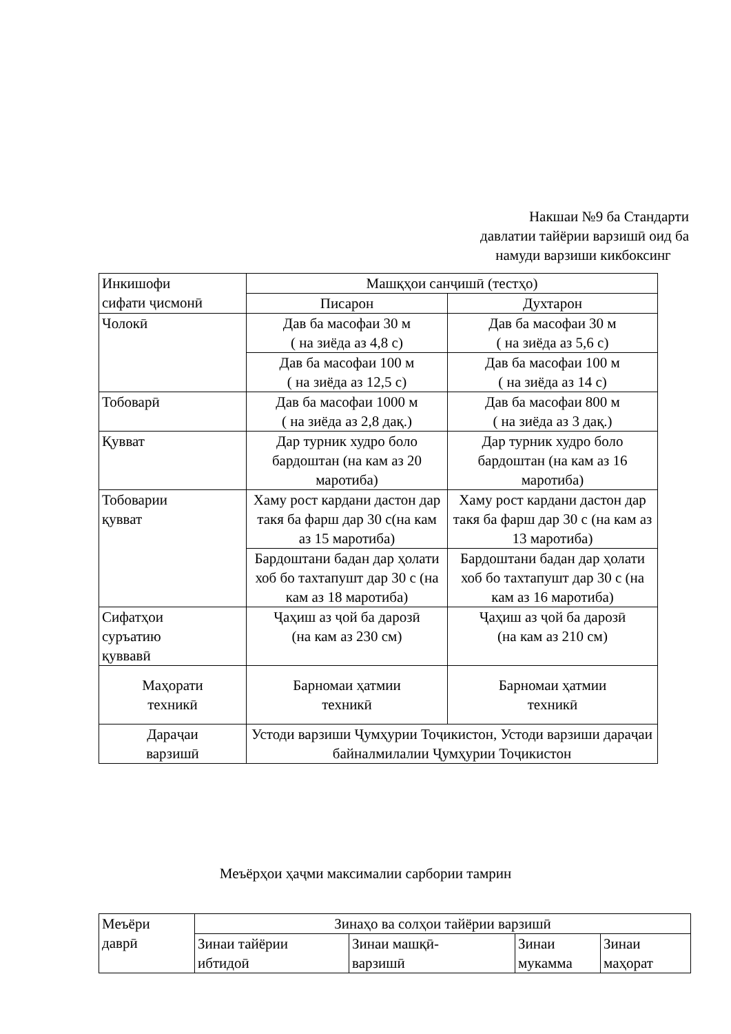Накшаи №9 ба Стандарти
давлатии тайёрии варзишӣ оид ба
намуди варзиши кикбоксинг
| Инкишофи сифати ҷисмонӣ | Машқҳои санҷишӣ (тестҳо) | |
| --- | --- | --- |
| | Писарон | Духтарон |
| Чолокӣ | Дав ба масофаи 30 м ( на зиёда аз 4,8 с) | Дав ба масофаи 30 м ( на зиёда аз 5,6 с) |
| | Дав ба масофаи 100 м ( на зиёда аз 12,5 с) | Дав ба масофаи 100 м ( на зиёда аз 14 с) |
| Тобоварӣ | Дав ба масофаи 1000 м ( на зиёда аз 2,8 дақ.) | Дав ба масофаи 800 м ( на зиёда аз 3 дақ.) |
| Қувват | Дар турник худро боло бардоштан (на кам аз 20 маротиба) | Дар турник худро боло бардоштан (на кам аз 16 маротиба) |
| Тобоварии қувват | Хаму рост кардани дастон дар такя ба фарш дар 30 с(на кам аз 15 маротиба) | Хаму рост кардани дастон дар такя ба фарш дар 30 с (на кам аз 13 маротиба) |
| | Бардоштани бадан дар ҳолати хоб бо тахтапушт дар 30 с (на кам аз 18 маротиба) | Бардоштани бадан дар ҳолати хоб бо тахтапушт дар 30 с (на кам аз 16 маротиба) |
| Сифатҳои суръатию қуввавӣ | Ҷаҳиш аз ҷой ба дарозӣ (на кам аз 230 см) | Ҷаҳиш аз ҷой ба дарозӣ (на кам аз 210 см) |
| Маҳорати техникӣ | Барномаи ҳатмии техникӣ | Барномаи ҳатмии техникӣ |
| Дараҷаи варзишӣ | Устоди варзиши Ҷумҳурии Тоҷикистон, Устоди варзиши дараҷаи байналмилалии Ҷумҳурии Тоҷикистон | |
Меъёрҳои ҳаҷми максималии сарбории тамрин
| Меъёри даврӣ | Зинаҳо ва солҳои тайёрии варзишӣ | | | |
| --- | --- | --- | --- | --- |
| | Зинаи тайёрии ибтидоӣ | Зинаи машқӣ- варзишӣ | Зинаи мукамма | Зинаи маҳорат |